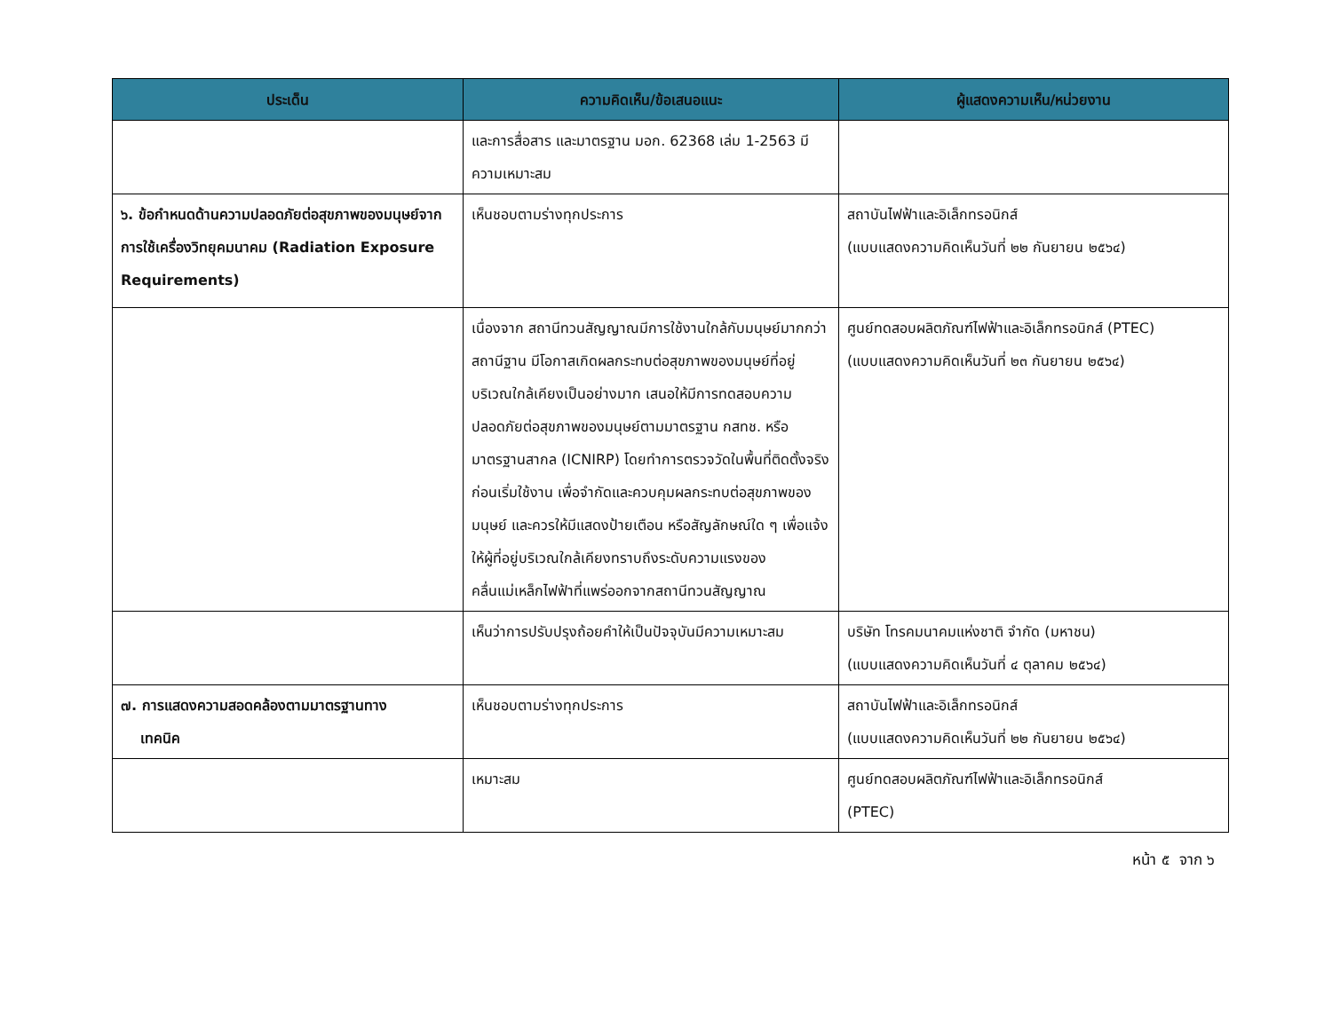| ประเด็น | ความคิดเห็น/ข้อเสนอแนะ | ผู้แสดงความเห็น/หน่วยงาน |
| --- | --- | --- |
| | และการสื่อสาร และมาตรฐาน มอก. 62368 เล่ม 1-2563 มีความเหมาะสม | |
| ๖. ข้อกำหนดด้านความปลอดภัยต่อสุขภาพของมนุษย์จากการใช้เครื่องวิทยุคมนาคม (Radiation Exposure Requirements) | เห็นชอบตามร่างทุกประการ | สถาบันไฟฟ้าและอิเล็กทรอนิกส์ (แบบแสดงความคิดเห็นวันที่ ๒๒ กันยายน ๒๕๖๔) |
| | เนื่องจาก สถานีทวนสัญญาณมีการใช้งานใกล้กับมนุษย์มากกว่าสถานีฐาน มีโอกาสเกิดผลกระทบต่อสุขภาพของมนุษย์ที่อยู่บริเวณใกล้เคียงเป็นอย่างมาก เสนอให้มีการทดสอบความปลอดภัยต่อสุขภาพของมนุษย์ตามมาตรฐาน กสทช. หรือมาตรฐานสากล (ICNIRP) โดยทำการตรวจวัดในพื้นที่ติดตั้งจริงก่อนเริ่มใช้งาน เพื่อจำกัดและควบคุมผลกระทบต่อสุขภาพของมนุษย์ และควรให้มีแสดงป้ายเตือน หรือสัญลักษณ์ใด ๆ เพื่อแจ้งให้ผู้ที่อยู่บริเวณใกล้เคียงทราบถึงระดับความแรงของคลื่นแม่เหล็กไฟฟ้าที่แพร่ออกจากสถานีทวนสัญญาณ | ศูนย์ทดสอบผลิตภัณฑ์ไฟฟ้าและอิเล็กทรอนิกส์ (PTEC) (แบบแสดงความคิดเห็นวันที่ ๒๓ กันยายน ๒๕๖๔) |
| | เห็นว่าการปรับปรุงถ้อยคำให้เป็นปัจจุบันมีความเหมาะสม | บริษัท โทรคมนาคมแห่งชาติ จำกัด (มหาชน) (แบบแสดงความคิดเห็นวันที่ ๔ ตุลาคม ๒๕๖๔) |
| ๗. การแสดงความสอดคล้องตามมาตรฐานทาง เทคนิค | เห็นชอบตามร่างทุกประการ | สถาบันไฟฟ้าและอิเล็กทรอนิกส์ (แบบแสดงความคิดเห็นวันที่ ๒๒ กันยายน ๒๕๖๔) |
| | เหมาะสม | ศูนย์ทดสอบผลิตภัณฑ์ไฟฟ้าและอิเล็กทรอนิกส์ (PTEC) |
หน้า ๕ จาก ๖